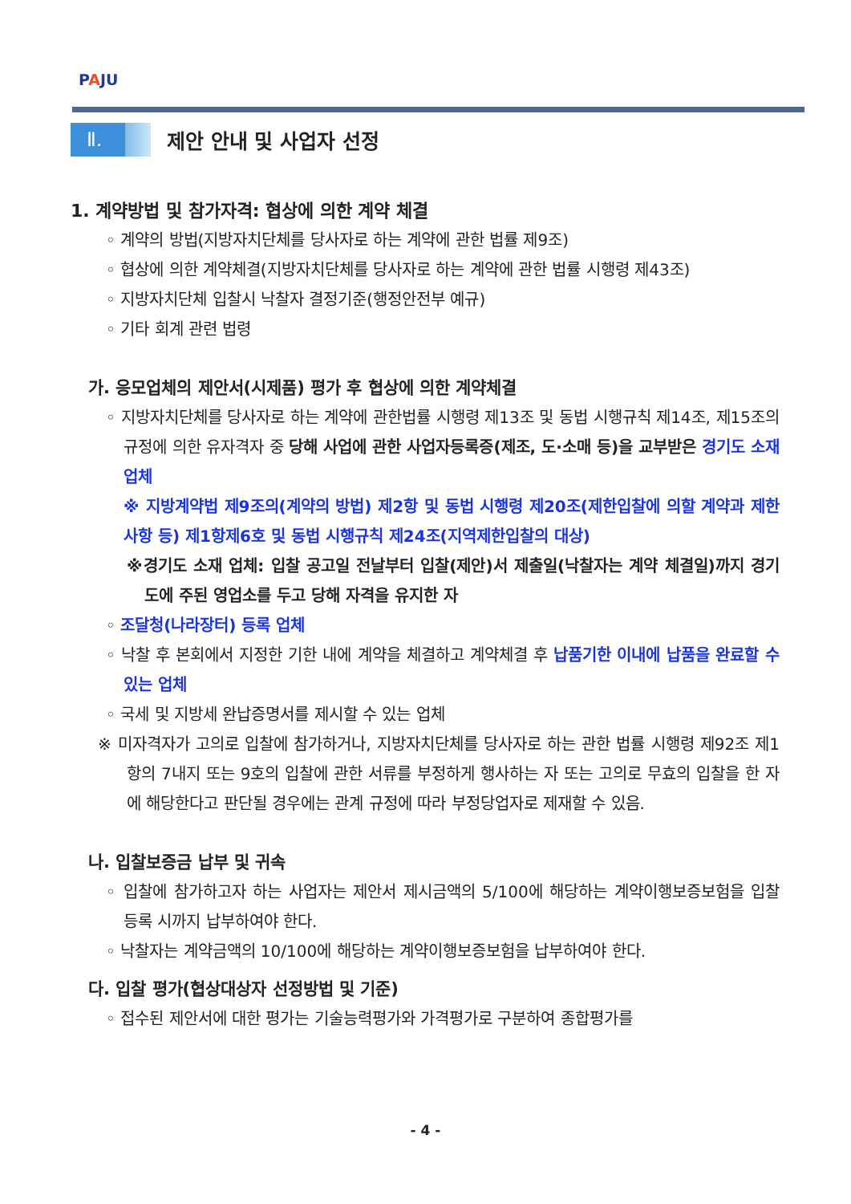PAJU
Ⅱ.
제안 안내 및 사업자 선정
1. 계약방법 및 참가자격: 협상에 의한 계약 체결
◦ 계약의 방법(지방자치단체를 당사자로 하는 계약에 관한 법률 제9조)
◦ 협상에 의한 계약체결(지방자치단체를 당사자로 하는 계약에 관한 법률 시행령 제43조)
◦ 지방자치단체 입찰시 낙찰자 결정기준(행정안전부 예규)
◦ 기타 회계 관련 법령
가. 응모업체의 제안서(시제품) 평가 후 협상에 의한 계약체결
◦ 지방자치단체를 당사자로 하는 계약에 관한법률 시행령 제13조 및 동법 시행규칙 제14조, 제15조의 규정에 의한 유자격자 중 당해 사업에 관한 사업자등록증(제조, 도·소매 등)을 교부받은 경기도 소재 업체
※ 지방계약법 제9조의(계약의 방법) 제2항 및 동법 시행령 제20조(제한입찰에 의할 계약과 제한사항 등) 제1항제6호 및 동법 시행규칙 제24조(지역제한입찰의 대상)
※경기도 소재 업체: 입찰 공고일 전날부터 입찰(제안)서 제출일(낙찰자는 계약 체결일)까지 경기도에 주된 영업소를 두고 당해 자격을 유지한 자
◦ 조달청(나라장터) 등록 업체
◦ 낙찰 후 본회에서 지정한 기한 내에 계약을 체결하고 계약체결 후 납품기한 이내에 납품을 완료할 수 있는 업체
◦ 국세 및 지방세 완납증명서를 제시할 수 있는 업체
※ 미자격자가 고의로 입찰에 참가하거나, 지방자치단체를 당사자로 하는 관한 법률 시행령 제92조 제1항의 7내지 또는 9호의 입찰에 관한 서류를 부정하게 행사하는 자 또는 고의로 무효의 입찰을 한 자에 해당한다고 판단될 경우에는 관계 규정에 따라 부정당업자로 제재할 수 있음.
나. 입찰보증금 납부 및 귀속
◦ 입찰에 참가하고자 하는 사업자는 제안서 제시금액의 5/100에 해당하는 계약이행보증보험을 입찰 등록 시까지 납부하여야 한다.
◦ 낙찰자는 계약금액의 10/100에 해당하는 계약이행보증보험을 납부하여야 한다.
다. 입찰 평가(협상대상자 선정방법 및 기준)
◦ 접수된 제안서에 대한 평가는 기술능력평가와 가격평가로 구분하여 종합평가를
- 4 -